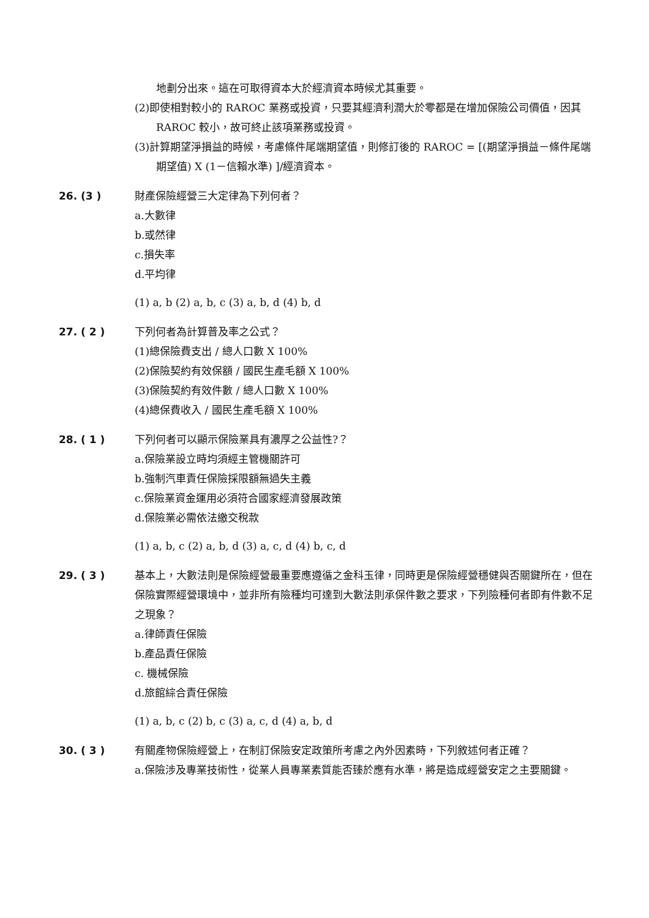地劃分出來。這在可取得資本大於經濟資本時候尤其重要。
(2)即使相對較小的 RAROC 業務或投資，只要其經濟利潤大於零都是在增加保險公司價值，因其 RAROC 較小，故可終止該項業務或投資。
(3)計算期望淨損益的時候，考慮條件尾端期望值，則修訂後的 RAROC = [(期望淨損益－條件尾端期望值) X (1－信賴水準) ]/經濟資本。
26. (3 ) 財產保險經營三大定律為下列何者？
a.大數律
b.或然律
c.損失率
d.平均律
(1) a, b (2) a, b, c (3) a, b, d (4) b, d
27. ( 2 ) 下列何者為計算普及率之公式？
(1)總保險費支出 / 總人口數 X 100%
(2)保險契約有效保額 / 國民生產毛額 X 100%
(3)保險契約有效件數 / 總人口數 X 100%
(4)總保費收入 / 國民生產毛額 X 100%
28. ( 1 ) 下列何者可以顯示保險業具有濃厚之公益性?？
a.保險業設立時均須經主管機關許可
b.強制汽車責任保險採限額無過失主義
c.保險業資金運用必須符合國家經濟發展政策
d.保險業必需依法繳交稅款
(1) a, b, c (2) a, b, d (3) a, c, d (4) b, c, d
29. ( 3 ) 基本上，大數法則是保險經營最重要應遵循之金科玉律，同時更是保險經營穩健與否關鍵所在，但在保險實際經營環境中，並非所有險種均可達到大數法則承保件數之要求，下列險種何者即有件數不足之現象？
a.律師責任保險
b.產品責任保險
c. 機械保險
d.旅館綜合責任保險
(1) a, b, c (2) b, c (3) a, c, d (4) a, b, d
30. ( 3 ) 有關產物保險經營上，在制訂保險安定政策所考慮之內外因素時，下列敘述何者正確？
a.保險涉及專業技術性，從業人員專業素質能否臻於應有水準，將是造成經營安定之主要關鍵。